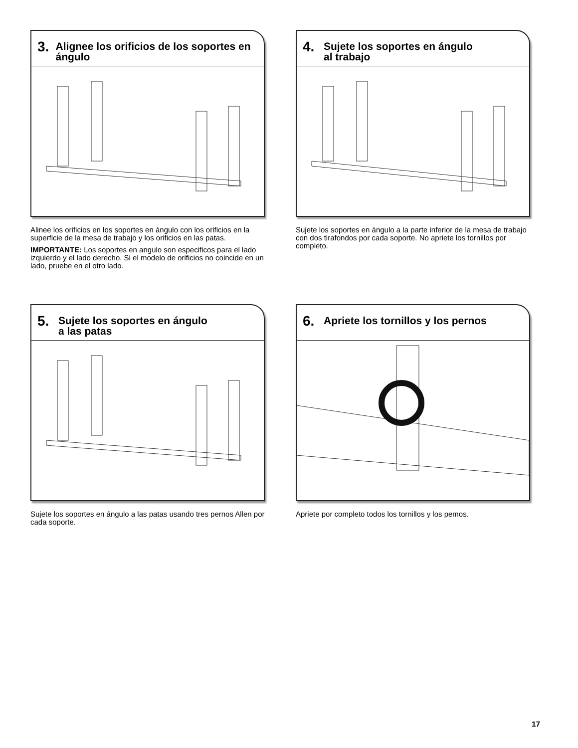3.
Alignee los orificios de los soportes en ángulo
Alinee los orificios en los soportes en ángulo con los orificios en la superficie de la mesa de trabajo y los orificios en las patas.
IMPORTANTE: Los soportes en angulo son especificos para el lado izquierdo y el lado derecho. Si el modelo de orificios no coincide en un lado, pruebe en el otro lado.
4.
Sujete los soportes en ángulo
al trabajo
Sujete los soportes en ángulo a la parte inferior de la mesa de trabajo con dos tirafondos por cada soporte. No apriete los tornillos por completo.
5.
Sujete los soportes en ángulo
a las patas
Sujete los soportes en ángulo a las patas usando tres pernos Allen por cada soporte.
6.
Apriete los tornillos y los pernos
Apriete por completo todos los tornillos y los pemos.
17